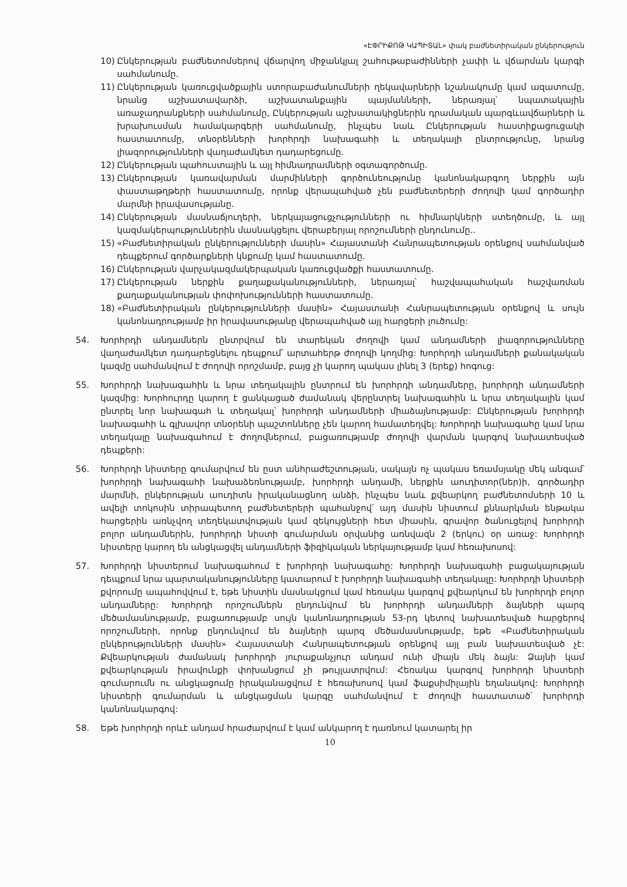«ԷՓՐԻՔՈԹ ԿԱՊԻՏԱԼ» փակ բաժնետիրական ընկերություն
10) Ընկերության բաժնետոմսերով վճարվող միջանկյալ շահութաբաժինների չափի և վճարման կարգի սահմանումը.
11) Ընկերության կառուցվածքային ստորաբաժանումների ղեկավարների նշանակումը կամ ազատումը, նրանց աշխատավարձի, աշխատանքային պայմանների, ներառյալ՝ նպատակային առաջադրանքների սահմանումը, Ընկերության աշխատակիցներին դրամական պարգևավճարների և խրախուսման համակարգերի սահմանումը, ինչպես նաև Ընկերության հաստիքացուցակի հաստատումը, տնօրենների խորհրդի նախագահի և տեղակալի ընտրությունը, նրանց լիազորությունների վաղաժամկետ դադարեցումը.
12) Ընկերության պահուստային և այլ հիմնադրամների օգտագործումը.
13) Ընկերության կառավարման մարմինների գործունեությունը կանոնակարգող ներքին այն փաստաթղթերի հաստատումը, որոնք վերապահված չեն բաժնետերերի ժողովի կամ գործադիր մարմնի իրավասությանը.
14) Ընկերության մասնաճյուղերի, ներկայացուցչությունների ու հիմնարկների ստեղծումը, և այլ կազմակերպություններին մասնակցելու վերաբերյալ որոշումների ընդունումը..
15) «Բաժնետիրական ընկերությունների մասին» Հայաստանի Հանրապետության օրենքով սահմանված դեպքերում գործարքների կնքումը կամ հաստատումը.
16) Ընկերության վարչակազմակերպական կառուցվածքի հաստատումը.
17) Ընկերության ներքին քաղաքականությունների, ներառյալ՝ հաշվապահական հաշվառման քաղաքականության փոփոխությունների հաստատումը.
18) «Բաժնետիրական ընկերությունների մասին» Հայաստանի Հանրապետության օրենքով և սույն կանոնադրությամբ իր իրավասությանը վերապահված այլ հարցերի լուծումը:
54. Խորհրդի անդամներն ընտրվում են տարեկան ժողովի կամ անդամների լիազորությունները վաղաժամկետ դադարեցնելու դեպքում՝ արտահերթ ժողովի կողմից: Խորհրդի անդամների քանակական կազմը սահմանվում է ժողովի որոշմամբ, բայց չի կարող պակաս լինել 3 (երեք) հոգուց:
55. Խորհրդի նախագահին և նրա տեղակալին ընտրում են խորհրդի անդամները, խորհրդի անդամների կազմից: Խորհուրդը կարող է ցանկացած ժամանակ վերընտրել նախագահին և նրա տեղակալին կամ ընտրել նոր նախագահ և տեղակալ՝ խորհրդի անդամների միաձայնությամբ: Ընկերության խորհրդի նախագահի և գլխավոր տնօրենի պաշտոնները չեն կարող համատեղվել: Խորհրդի նախագահը կամ նրա տեղակալը նախագահում է ժողովներում, բացառությամբ ժողովի վարման կարգով նախատեսված դեպքերի:
56. Խորհրդի նիստերը գումարվում են ըստ անհրաժեշտության, սակայն ոչ պակաս եռամսյակը մեկ անգամ՝ խորհրդի նախագահի նախաձեռնությամբ, խորհրդի անդամի, ներքին աուդիտոր(ներ)ի, գործադիր մարմնի, ընկերության աուդիտն իրականացնող անձի, ինչպես նաև քվեարկող բաժնետոմսերի 10 և ավելի տոկոսին տիրապետող բաժնետերերի պահանջով՝ այդ մասին նիստում քննարկման ենթակա հարցերին առնչվող տեղեկատվության կամ զեկույցների հետ միասին, գրավոր ծանուցելով խորհրդի բոլոր անդամներին, խորհրդի նիստի գումարման օրվանից առնվազն 2 (երկու) օր առաջ: Խորհրդի նիստերը կարող են անցկացվել անդամների ֆիզիկական ներկայությամբ կամ հեռախոսով:
57. Խորհրդի նիստերում նախագահում է խորհրդի նախագահը: Խորհրդի նախագահի բացակայության դեպքում նրա պարտականությունները կատարում է խորհրդի նախագահի տեղակալը: Խորհրդի նիստերի քվորումը ապահովվում է, եթե նիստին մասնակցում կամ հեռակա կարգով քվեարկում են խորհրդի բոլոր անդամները: Խորհրդի որոշումներն ընդունվում են խորհրդի անդամների ձայների պարզ մեծամասնությամբ, բացառությամբ սույն կանոնադրության 53-րդ կետով նախատեսված հարցերով որոշումների, որոնք ընդունվում են ձայների պարզ մեծամասնությամբ, եթե «Բաժնետիրական ընկերությունների մասին» Հայաստանի Հանրապետության օրենքով այլ բան նախատեսված չէ: Քվեարկության ժամանակ խորհրդի յուրաքանչյուր անդամ ունի միայն մեկ ձայն: Ձայնի կամ քվեարկության իրավունքի փոխանցում չի թույլատրվում: Հեռակա կարգով խորհրդի նիստերի գումարումն ու անցկացումը իրականացվում է հեռախոսով կամ ֆաքսիմիլային եղանակով: Խորհրդի նիստերի գումարման և անցկացման կարգը սահմանվում է ժողովի հաստատած՝ խորհրդի կանոնակարգով:
58. Եթե խորհրդի որևէ անդամ հրաժարվում է կամ անկարող է դառնում կատարել իր
10